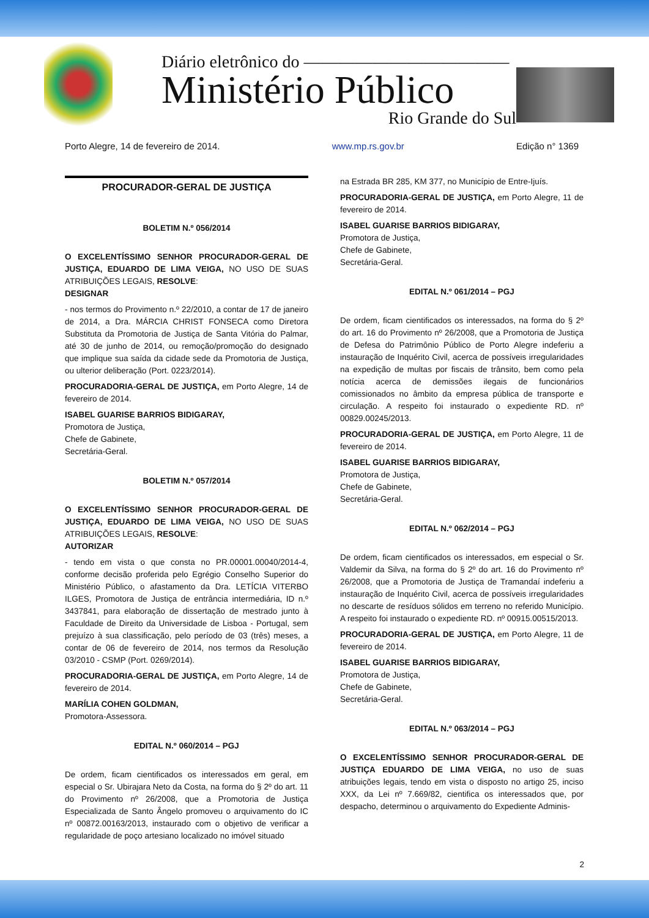Diário eletrônico do ————————————
Ministério Público
Rio Grande do Sul
Porto Alegre, 14 de fevereiro de 2014. www.mp.rs.gov.br Edição n° 1369
PROCURADOR-GERAL DE JUSTIÇA
BOLETIM N.º 056/2014
O EXCELENTÍSSIMO SENHOR PROCURADOR-GERAL DE JUSTIÇA, EDUARDO DE LIMA VEIGA, NO USO DE SUAS ATRIBUIÇÕES LEGAIS, RESOLVE:
DESIGNAR
- nos termos do Provimento n.º 22/2010, a contar de 17 de janeiro de 2014, a Dra. MÁRCIA CHRIST FONSECA como Diretora Substituta da Promotoria de Justiça de Santa Vitória do Palmar, até 30 de junho de 2014, ou remoção/promoção do designado que implique sua saída da cidade sede da Promotoria de Justiça, ou ulterior deliberação (Port. 0223/2014).
PROCURADORIA-GERAL DE JUSTIÇA, em Porto Alegre, 14 de fevereiro de 2014.
ISABEL GUARISE BARRIOS BIDIGARAY,
Promotora de Justiça,
Chefe de Gabinete,
Secretária-Geral.
BOLETIM N.º 057/2014
O EXCELENTÍSSIMO SENHOR PROCURADOR-GERAL DE JUSTIÇA, EDUARDO DE LIMA VEIGA, NO USO DE SUAS ATRIBUIÇÕES LEGAIS, RESOLVE:
AUTORIZAR
- tendo em vista o que consta no PR.00001.00040/2014-4, conforme decisão proferida pelo Egrégio Conselho Superior do Ministério Público, o afastamento da Dra. LETÍCIA VITERBO ILGES, Promotora de Justiça de entrância intermediária, ID n.º 3437841, para elaboração de dissertação de mestrado junto à Faculdade de Direito da Universidade de Lisboa - Portugal, sem prejuízo à sua classificação, pelo período de 03 (três) meses, a contar de 06 de fevereiro de 2014, nos termos da Resolução 03/2010 - CSMP (Port. 0269/2014).
PROCURADORIA-GERAL DE JUSTIÇA, em Porto Alegre, 14 de fevereiro de 2014.
MARÍLIA COHEN GOLDMAN,
Promotora-Assessora.
EDITAL N.º 060/2014 – PGJ
De ordem, ficam cientificados os interessados em geral, em especial o Sr. Ubirajara Neto da Costa, na forma do § 2º do art. 11 do Provimento nº 26/2008, que a Promotoria de Justiça Especializada de Santo Ângelo promoveu o arquivamento do IC nº 00872.00163/2013, instaurado com o objetivo de verificar a regularidade de poço artesiano localizado no imóvel situado
na Estrada BR 285, KM 377, no Município de Entre-Ijuís.
PROCURADORIA-GERAL DE JUSTIÇA, em Porto Alegre, 11 de fevereiro de 2014.
ISABEL GUARISE BARRIOS BIDIGARAY,
Promotora de Justiça,
Chefe de Gabinete,
Secretária-Geral.
EDITAL N.º 061/2014 – PGJ
De ordem, ficam cientificados os interessados, na forma do § 2º do art. 16 do Provimento nº 26/2008, que a Promotoria de Justiça de Defesa do Patrimônio Público de Porto Alegre indeferiu a instauração de Inquérito Civil, acerca de possíveis irregularidades na expedição de multas por fiscais de trânsito, bem como pela notícia acerca de demissões ilegais de funcionários comissionados no âmbito da empresa pública de transporte e circulação. A respeito foi instaurado o expediente RD. nº 00829.00245/2013.
PROCURADORIA-GERAL DE JUSTIÇA, em Porto Alegre, 11 de fevereiro de 2014.
ISABEL GUARISE BARRIOS BIDIGARAY,
Promotora de Justiça,
Chefe de Gabinete,
Secretária-Geral.
EDITAL N.º 062/2014 – PGJ
De ordem, ficam cientificados os interessados, em especial o Sr. Valdemir da Silva, na forma do § 2º do art. 16 do Provimento nº 26/2008, que a Promotoria de Justiça de Tramandaí indeferiu a instauração de Inquérito Civil, acerca de possíveis irregularidades no descarte de resíduos sólidos em terreno no referido Município. A respeito foi instaurado o expediente RD. nº 00915.00515/2013.
PROCURADORIA-GERAL DE JUSTIÇA, em Porto Alegre, 11 de fevereiro de 2014.
ISABEL GUARISE BARRIOS BIDIGARAY,
Promotora de Justiça,
Chefe de Gabinete,
Secretária-Geral.
EDITAL N.º 063/2014 – PGJ
O EXCELENTÍSSIMO SENHOR PROCURADOR-GERAL DE JUSTIÇA EDUARDO DE LIMA VEIGA, no uso de suas atribuições legais, tendo em vista o disposto no artigo 25, inciso XXX, da Lei nº 7.669/82, cientifica os interessados que, por despacho, determinou o arquivamento do Expediente Adminis-
2